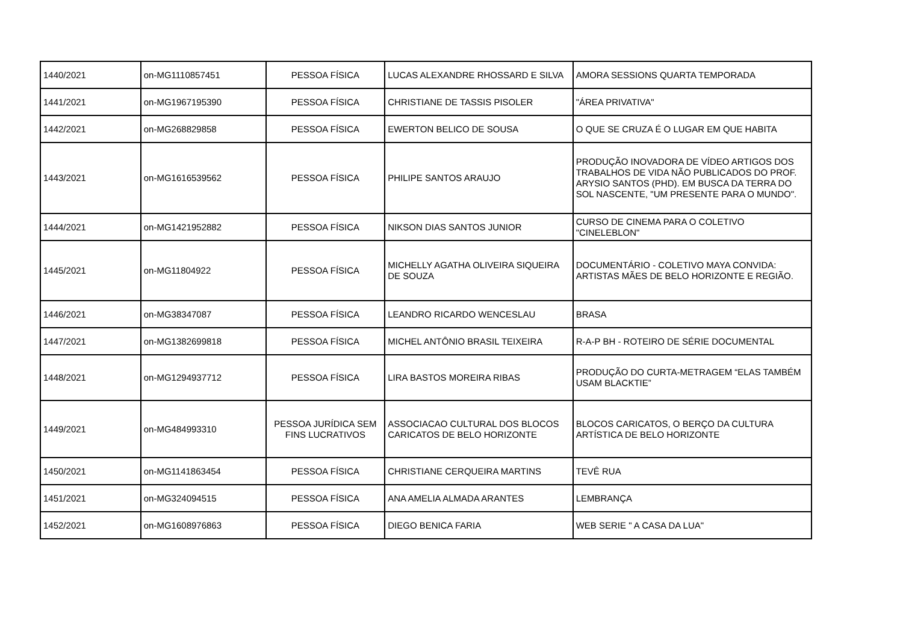| 1440/2021 | on-MG1110857451 | PESSOA FÍSICA | LUCAS ALEXANDRE RHOSSARD E SILVA | AMORA SESSIONS QUARTA TEMPORADA |
| 1441/2021 | on-MG1967195390 | PESSOA FÍSICA | CHRISTIANE DE TASSIS PISOLER | "ÁREA PRIVATIVA" |
| 1442/2021 | on-MG268829858 | PESSOA FÍSICA | EWERTON BELICO DE SOUSA | O QUE SE CRUZA É O LUGAR EM QUE HABITA |
| 1443/2021 | on-MG1616539562 | PESSOA FÍSICA | PHILIPE SANTOS ARAUJO | PRODUÇÃO INOVADORA DE VÍDEO ARTIGOS DOS TRABALHOS DE VIDA NÃO PUBLICADOS DO PROF. ARYSIO SANTOS (PHD). EM BUSCA DA TERRA DO SOL NASCENTE, "UM PRESENTE PARA O MUNDO". |
| 1444/2021 | on-MG1421952882 | PESSOA FÍSICA | NIKSON DIAS SANTOS JUNIOR | CURSO DE CINEMA PARA O COLETIVO "CINELEBLON" |
| 1445/2021 | on-MG11804922 | PESSOA FÍSICA | MICHELLY AGATHA OLIVEIRA SIQUEIRA DE SOUZA | DOCUMENTÁRIO - COLETIVO MAYA CONVIDA: ARTISTAS MÃES DE BELO HORIZONTE E REGIÃO. |
| 1446/2021 | on-MG38347087 | PESSOA FÍSICA | LEANDRO RICARDO WENCESLAU | BRASA |
| 1447/2021 | on-MG1382699818 | PESSOA FÍSICA | MICHEL ANTÔNIO BRASIL TEIXEIRA | R-A-P BH - ROTEIRO DE SÉRIE DOCUMENTAL |
| 1448/2021 | on-MG1294937712 | PESSOA FÍSICA | LIRA BASTOS MOREIRA RIBAS | PRODUÇÃO DO CURTA-METRAGEM “ELAS TAMBÉM USAM BLACKTIE” |
| 1449/2021 | on-MG484993310 | PESSOA JURÍDICA SEM FINS LUCRATIVOS | ASSOCIACAO CULTURAL DOS BLOCOS CARICATOS DE BELO HORIZONTE | BLOCOS CARICATOS, O BERÇO DA CULTURA ARTÍSTICA DE BELO HORIZONTE |
| 1450/2021 | on-MG1141863454 | PESSOA FÍSICA | CHRISTIANE CERQUEIRA MARTINS | TEVÊ RUA |
| 1451/2021 | on-MG324094515 | PESSOA FÍSICA | ANA AMELIA ALMADA ARANTES | LEMBRANÇA |
| 1452/2021 | on-MG1608976863 | PESSOA FÍSICA | DIEGO BENICA FARIA | WEB SERIE " A CASA DA LUA" |